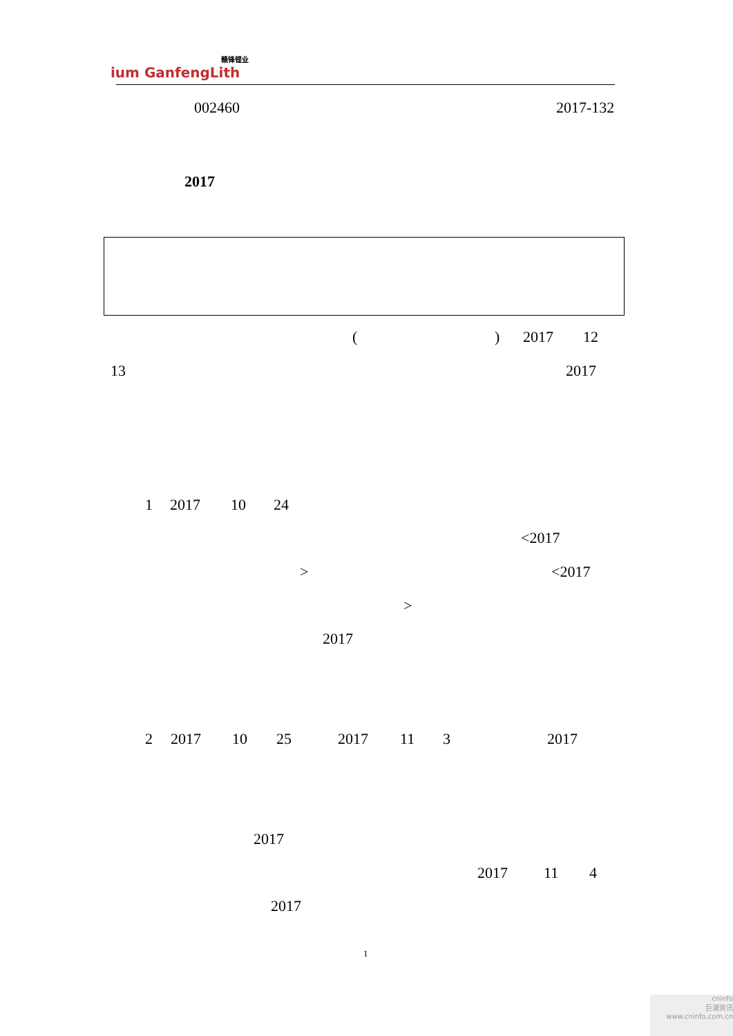赣锋锂业
ium GanfengLith
002460 2017-132
2017
() 2017 12
13 2017
1 2017 10 24
<2017
> <2017
>
2017
2 2017 10 25 2017 11 3 2017
2017
2017 11 4
2017
1
cninfo
巨潮资讯
www.cninfo.com.cn